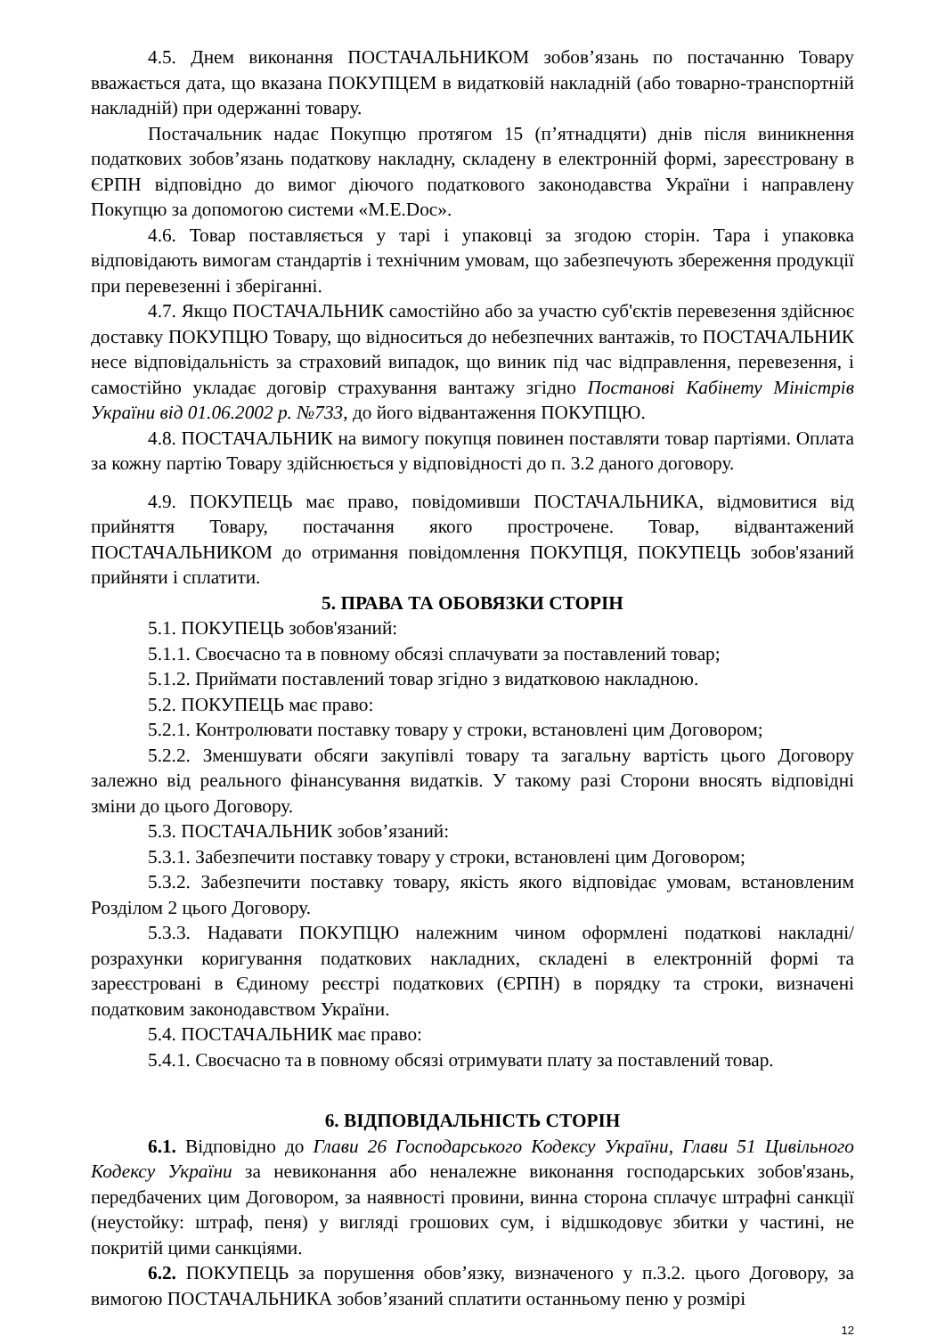4.5. Днем виконання ПОСТАЧАЛЬНИКОМ зобов’язань по постачанню Товару вважається дата, що вказана ПОКУПЦЕМ в видатковій накладній (або товарно-транспортній накладній) при одержанні товару.
Постачальник надає Покупцю протягом 15 (п’ятнадцяти) днів після виникнення податкових зобов’язань податкову накладну, складену в електронній формі, зареєстровану в ЄРПН відповідно до вимог діючого податкового законодавства України і направлену Покупцю за допомогою системи «M.E.Doc».
4.6. Товар поставляється у тарі і упаковці за згодою сторін. Тара і упаковка відповідають вимогам стандартів і технічним умовам, що забезпечують збереження продукції при перевезенні і зберіганні.
4.7. Якщо ПОСТАЧАЛЬНИК самостійно або за участю суб'єктів перевезення здійснює доставку ПОКУПЦЮ Товару, що відноситься до небезпечних вантажів, то ПОСТАЧАЛЬНИК несе відповідальність за страховий випадок, що виник під час відправлення, перевезення, і самостійно укладає договір страхування вантажу згідно Постанові Кабінету Міністрів України від 01.06.2002 р. №733, до його відвантаження ПОКУПЦЮ.
4.8. ПОСТАЧАЛЬНИК на вимогу покупця повинен поставляти товар партіями. Оплата за кожну партію Товару здійснюється у відповідності до п. 3.2 даного договору.
4.9. ПОКУПЕЦЬ має право, повідомивши ПОСТАЧАЛЬНИКА, відмовитися від прийняття Товару, постачання якого прострочене. Товар, відвантажений ПОСТАЧАЛЬНИКОМ до отримання повідомлення ПОКУПЦЯ, ПОКУПЕЦЬ зобов'язаний прийняти і сплатити.
5. ПРАВА ТА ОБОВЯЗКИ СТОРІН
5.1. ПОКУПЕЦЬ зобов'язаний:
5.1.1. Своєчасно та в повному обсязі сплачувати за поставлений товар;
5.1.2. Приймати поставлений товар згідно з видатковою накладною.
5.2. ПОКУПЕЦЬ має право:
5.2.1. Контролювати поставку товару у строки, встановлені цим Договором;
5.2.2. Зменшувати обсяги закупівлі товару та загальну вартість цього Договору залежно від реального фінансування видатків. У такому разі Сторони вносять відповідні зміни до цього Договору.
5.3. ПОСТАЧАЛЬНИК зобов’язаний:
5.3.1. Забезпечити поставку товару у строки, встановлені цим Договором;
5.3.2. Забезпечити поставку товару, якість якого відповідає умовам, встановленим Розділом 2 цього Договору.
5.3.3. Надавати ПОКУПЦЮ належним чином оформлені податкові накладні/розрахунки коригування податкових накладних, складені в електронній формі та зареєстровані в Єдиному реєстрі податкових (ЄРПН) в порядку та строки, визначені податковим законодавством України.
5.4. ПОСТАЧАЛЬНИК має право:
5.4.1. Своєчасно та в повному обсязі отримувати плату за поставлений товар.
6. ВІДПОВІДАЛЬНІСТЬ СТОРІН
6.1. Відповідно до Глави 26 Господарського Кодексу України, Глави 51 Цивільного Кодексу України за невиконання або неналежне виконання господарських зобов'язань, передбачених цим Договором, за наявності провини, винна сторона сплачує штрафні санкції (неустойку: штраф, пеня) у вигляді грошових сум, і відшкодовує збитки у частині, не покритій цими санкціями.
6.2. ПОКУПЕЦЬ за порушення обов’язку, визначеного у п.3.2. цього Договору, за вимогою ПОСТАЧАЛЬНИКА зобов’язаний сплатити останньому пеню у розмірі
12